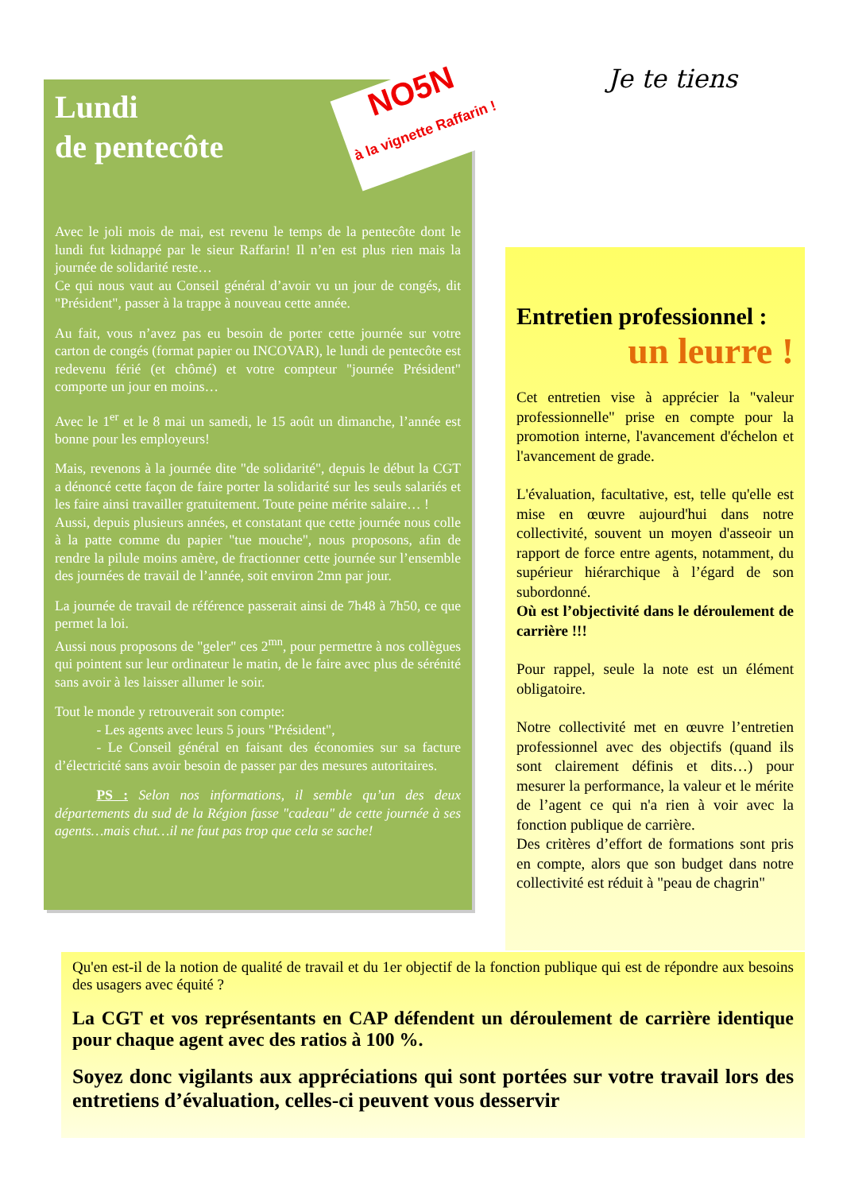Lundi
de pentecôte
Avec le joli mois de mai, est revenu le temps de la pentecôte dont le lundi fut kidnappé par le sieur Raffarin! Il n’en est plus rien mais la journée de solidarité reste…
Ce qui nous vaut au Conseil général d’avoir vu un jour de congés, dit "Président", passer à la trappe à nouveau cette année.
Au fait, vous n’avez pas eu besoin de porter cette journée sur votre carton de congés (format papier ou INCOVAR), le lundi de pentecôte est redevenu férié (et chômé) et votre compteur "journée Président" comporte un jour en moins…
Avec le 1<sup>er</sup> et le 8 mai un samedi, le 15 août un dimanche, l’année est bonne pour les employeurs!
Mais, revenons à la journée dite "de solidarité", depuis le début la CGT a dénoncé cette façon de faire porter la solidarité sur les seuls salariés et les faire ainsi travailler gratuitement. Toute peine mérite salaire… !
Aussi, depuis plusieurs années, et constatant que cette journée nous colle à la patte comme du papier "tue mouche", nous proposons, afin de rendre la pilule moins amère, de fractionner cette journée sur l’ensemble des journées de travail de l’année, soit environ 2mn par jour.
La journée de travail de référence passerait ainsi de 7h48 à 7h50, ce que permet la loi.
Aussi nous proposons de "geler" ces 2<sup>mn</sup>, pour permettre à nos collègues qui pointent sur leur ordinateur le matin, de le faire avec plus de sérénité sans avoir à les laisser allumer le soir.
Tout le monde y retrouverait son compte:
   - Les agents avec leurs 5 jours "Président",
   - Le Conseil général en faisant des économies sur sa facture d’électricité sans avoir besoin de passer par des mesures autoritaires.
   PS : Selon nos informations, il semble qu’un des deux départements du sud de la Région fasse "cadeau" de cette journée à ses agents…mais chut…il ne faut pas trop que cela se sache!
NO5N
à la vignette Raffarin !
Je te tiens
Entretien professionnel :
un leurre !
Cet entretien vise à apprécier la "valeur professionnelle" prise en compte pour la promotion interne, l'avancement d'échelon et l'avancement de grade.
L'évaluation, facultative, est, telle qu'elle est mise en œuvre aujourd'hui dans notre collectivité, souvent un moyen d'asseoir un rapport de force entre agents, notamment, du supérieur hiérarchique à l’égard de son subordonné.
Où est l’objectivité dans le déroulement de carrière !!!
Pour rappel, seule la note est un élément obligatoire.
Notre collectivité met en œuvre l’entretien professionnel avec des objectifs (quand ils sont clairement définis et dits…) pour mesurer la performance, la valeur et le mérite de l’agent ce qui n'a rien à voir avec la fonction publique de carrière.
Des critères d’effort de formations sont pris en compte, alors que son budget dans notre collectivité est réduit à "peau de chagrin"
Qu'en est-il de la notion de qualité de travail et du 1er objectif de la fonction publique qui est de répondre aux besoins des usagers avec équité ?
La CGT et vos représentants en CAP défendent un déroulement de carrière identique pour chaque agent avec des ratios à 100 %.
Soyez donc vigilants aux appréciations qui sont portées sur votre travail lors des entretiens d’évaluation, celles-ci peuvent vous desservir